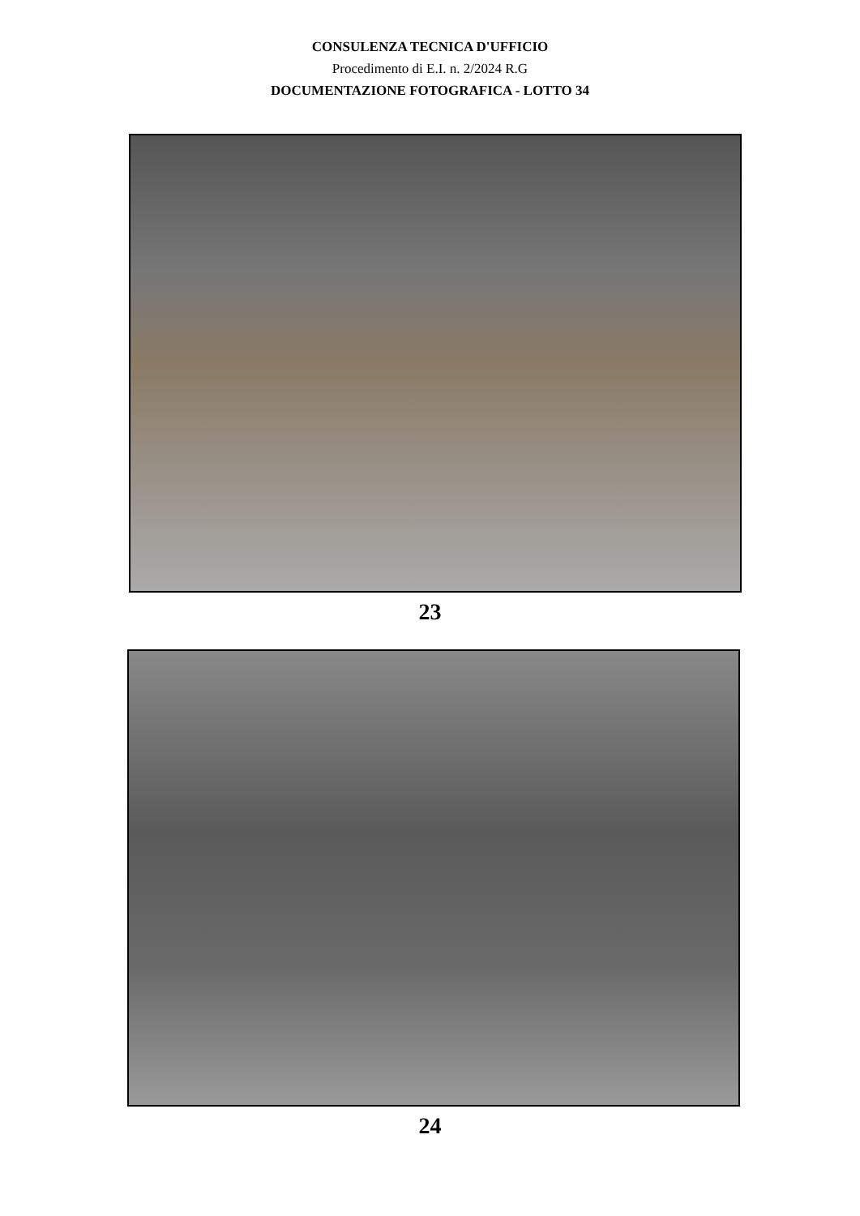CONSULENZA TECNICA D'UFFICIO
Procedimento di E.I. n. 2/2024 R.G
DOCUMENTAZIONE FOTOGRAFICA - LOTTO 34
23
24